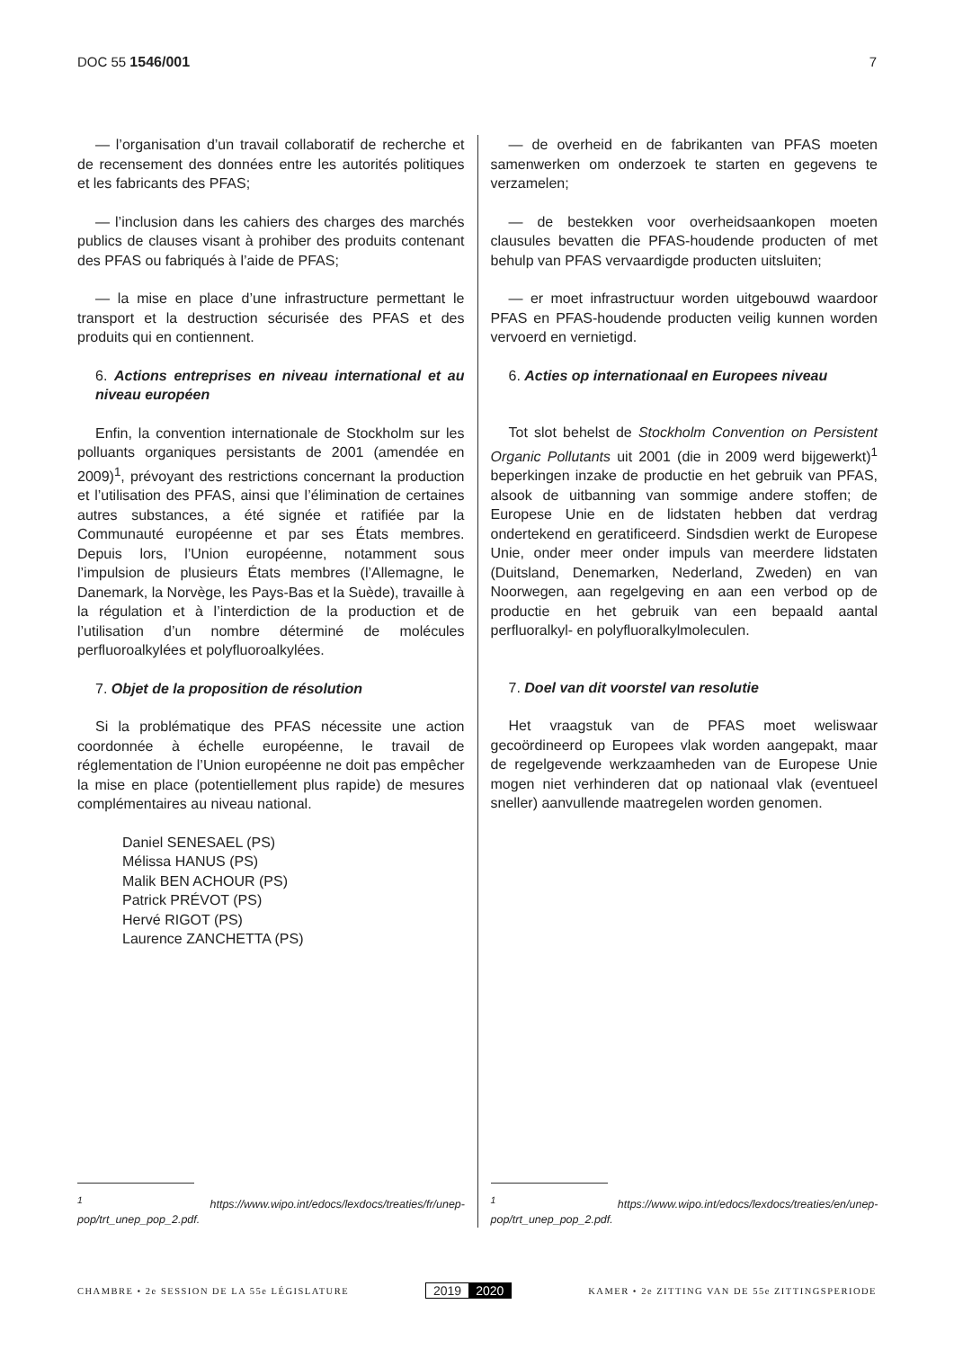DOC 55 1546/001 7
— l’organisation d’un travail collaboratif de recherche et de recensement des données entre les autorités politiques et les fabricants des PFAS;
— l’inclusion dans les cahiers des charges des marchés publics de clauses visant à prohiber des produits contenant des PFAS ou fabriqués à l’aide de PFAS;
— la mise en place d’une infrastructure permettant le transport et la destruction sécurisée des PFAS et des produits qui en contiennent.
6. Actions entreprises en niveau international et au niveau européen
Enfin, la convention internationale de Stockholm sur les polluants organiques persistants de 2001 (amendée en 2009)<sup>1</sup>, prévoyant des restrictions concernant la production et l’utilisation des PFAS, ainsi que l’élimination de certaines autres substances, a été signée et ratifiée par la Communauté européenne et par ses États membres. Depuis lors, l’Union européenne, notamment sous l’impulsion de plusieurs États membres (l’Allemagne, le Danemark, la Norvège, les Pays-Bas et la Suède), travaille à la régulation et à l’interdiction de la production et de l’utilisation d’un nombre déterminé de molécules perfluoroalkylées et polyfluoroalkylées.
7. Objet de la proposition de résolution
Si la problématique des PFAS nécessite une action coordonnée à échelle européenne, le travail de réglementation de l’Union européenne ne doit pas empêcher la mise en place (potentiellement plus rapide) de mesures complémentaires au niveau national.
Daniel SENESAEL (PS)
Mélissa HANUS (PS)
Malik BEN ACHOUR (PS)
Patrick PRÉVOT (PS)
Hervé RIGOT (PS)
Laurence ZANCHETTA (PS)
<sup>1</sup> https://www.wipo.int/edocs/lexdocs/treaties/fr/unep-pop/trt_unep_pop_2.pdf.
— de overheid en de fabrikanten van PFAS moeten samenwerken om onderzoek te starten en gegevens te verzamelen;
— de bestekken voor overheidsaankopen moeten clausules bevatten die PFAS-houdende producten of met behulp van PFAS vervaardigde producten uitsluiten;
— er moet infrastructuur worden uitgebouwd waardoor PFAS en PFAS-houdende producten veilig kunnen worden vervoerd en vernietigd.
6. Acties op internationaal en Europees niveau
Tot slot behelst de Stockholm Convention on Persistent Organic Pollutants uit 2001 (die in 2009 werd bijgewerkt)<sup>1</sup> beperkingen inzake de productie en het gebruik van PFAS, alsook de uitbanning van sommige andere stoffen; de Europese Unie en de lidstaten hebben dat verdrag ondertekend en geratificeerd. Sindsdien werkt de Europese Unie, onder meer onder impuls van meerdere lidstaten (Duitsland, Denemarken, Nederland, Zweden) en van Noorwegen, aan regelgeving en aan een verbod op de productie en het gebruik van een bepaald aantal perfluoralkyl- en polyfluoralkylmoleculen.
7. Doel van dit voorstel van resolutie
Het vraagstuk van de PFAS moet weliswaar gecoördineerd op Europees vlak worden aangepakt, maar de regelgevende werkzaamheden van de Europese Unie mogen niet verhinderen dat op nationaal vlak (eventueel sneller) aanvullende maatregelen worden genomen.
<sup>1</sup> https://www.wipo.int/edocs/lexdocs/treaties/en/unep-pop/trt_unep_pop_2.pdf.
CHAMBRE • 2e SESSION DE LA 55e LÉGISLATURE 2019 2020 KAMER • 2e ZITTING VAN DE 55e ZITTINGSPERIODE